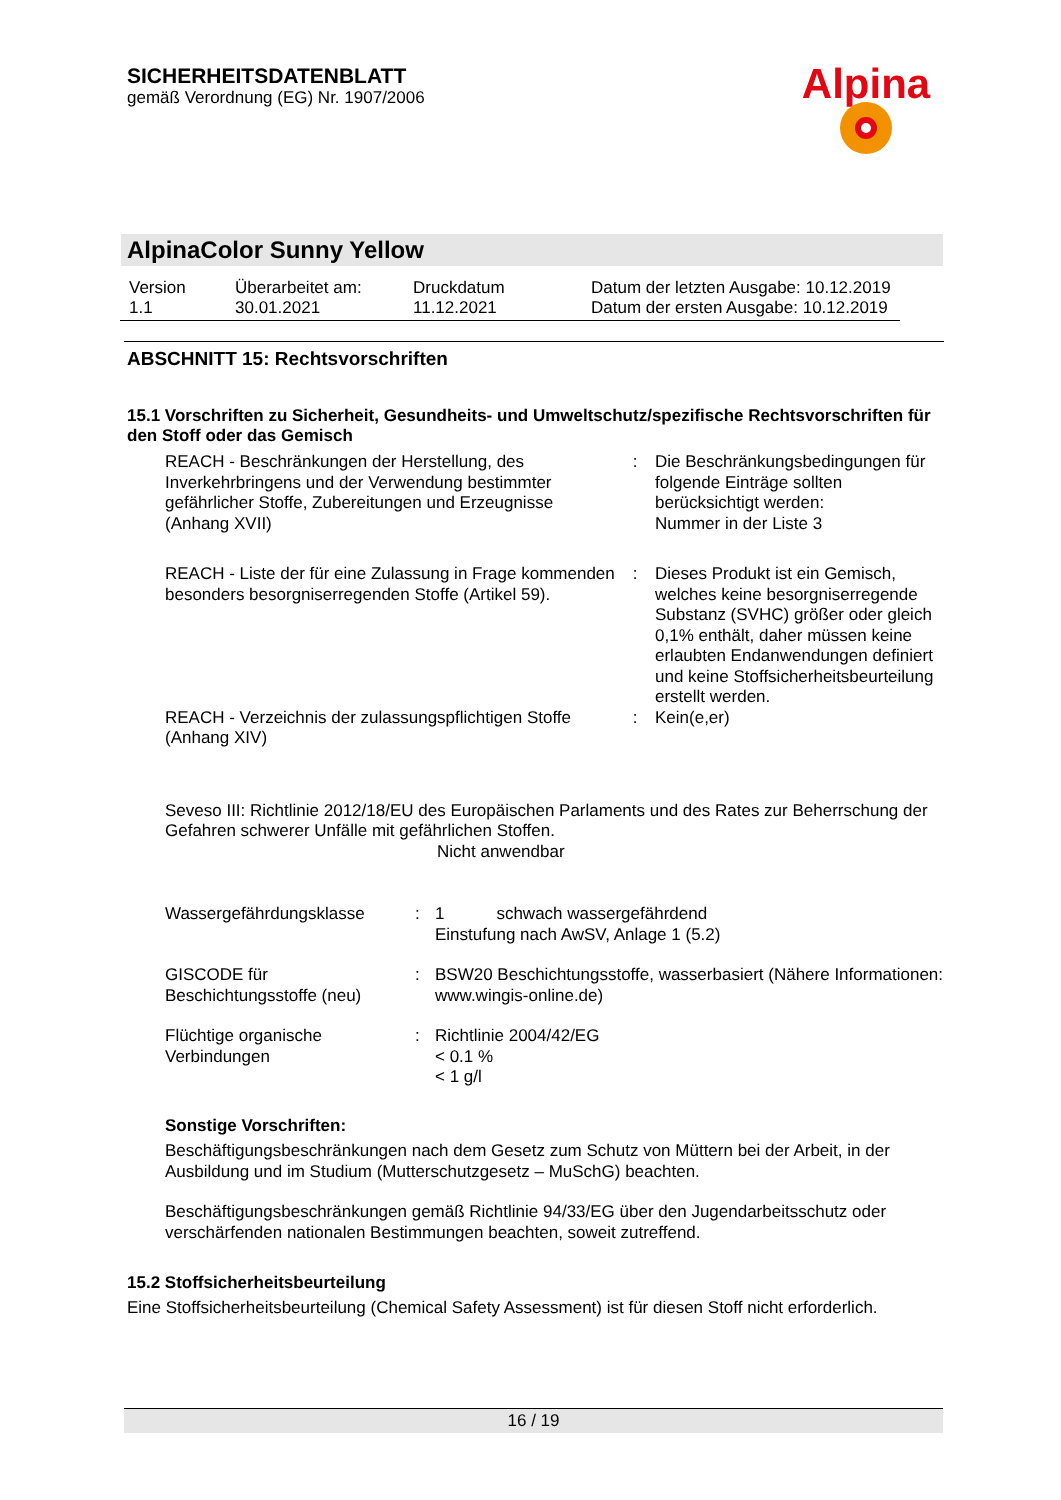SICHERHEITSDATENBLATT
gemäß Verordnung (EG) Nr. 1907/2006
Alpina
AlpinaColor Sunny Yellow
| Version 1.1 | Überarbeitet am: 30.01.2021 | Druckdatum 11.12.2021 | Datum der letzten Ausgabe: 10.12.2019 Datum der ersten Ausgabe: 10.12.2019 |
ABSCHNITT 15: Rechtsvorschriften
15.1 Vorschriften zu Sicherheit, Gesundheits- und Umweltschutz/spezifische Rechtsvorschriften für den Stoff oder das Gemisch
| REACH - Beschränkungen der Herstellung, des Inverkehrbringens und der Verwendung bestimmter gefährlicher Stoffe, Zubereitungen und Erzeugnisse (Anhang XVII) | : | Die Beschränkungsbedingungen für folgende Einträge sollten berücksichtigt werden: Nummer in der Liste 3 |
| REACH - Liste der für eine Zulassung in Frage kommenden besonders besorgniserregenden Stoffe (Artikel 59). | : | Dieses Produkt ist ein Gemisch, welches keine besorgniserregende Substanz (SVHC) größer oder gleich 0,1% enthält, daher müssen keine erlaubten Endanwendungen definiert und keine Stoffsicherheitsbeurteilung erstellt werden. |
| REACH - Verzeichnis der zulassungspflichtigen Stoffe (Anhang XIV) | : | Kein(e,er) |
Seveso III: Richtlinie 2012/18/EU des Europäischen Parlaments und des Rates zur Beherrschung der Gefahren schwerer Unfälle mit gefährlichen Stoffen.
Nicht anwendbar
| Wassergefährdungsklasse | : | 1 schwach wassergefährdend Einstufung nach AwSV, Anlage 1 (5.2) |
| GISCODE für Beschichtungsstoffe (neu) | : | BSW20 Beschichtungsstoffe, wasserbasiert (Nähere Informationen: www.wingis-online.de) |
| Flüchtige organische Verbindungen | : | Richtlinie 2004/42/EG < 0.1 % < 1 g/l |
Sonstige Vorschriften:
Beschäftigungsbeschränkungen nach dem Gesetz zum Schutz von Müttern bei der Arbeit, in der Ausbildung und im Studium (Mutterschutzgesetz – MuSchG) beachten.
Beschäftigungsbeschränkungen gemäß Richtlinie 94/33/EG über den Jugendarbeitsschutz oder verschärfenden nationalen Bestimmungen beachten, soweit zutreffend.
15.2 Stoffsicherheitsbeurteilung
Eine Stoffsicherheitsbeurteilung (Chemical Safety Assessment) ist für diesen Stoff nicht erforderlich.
16 / 19